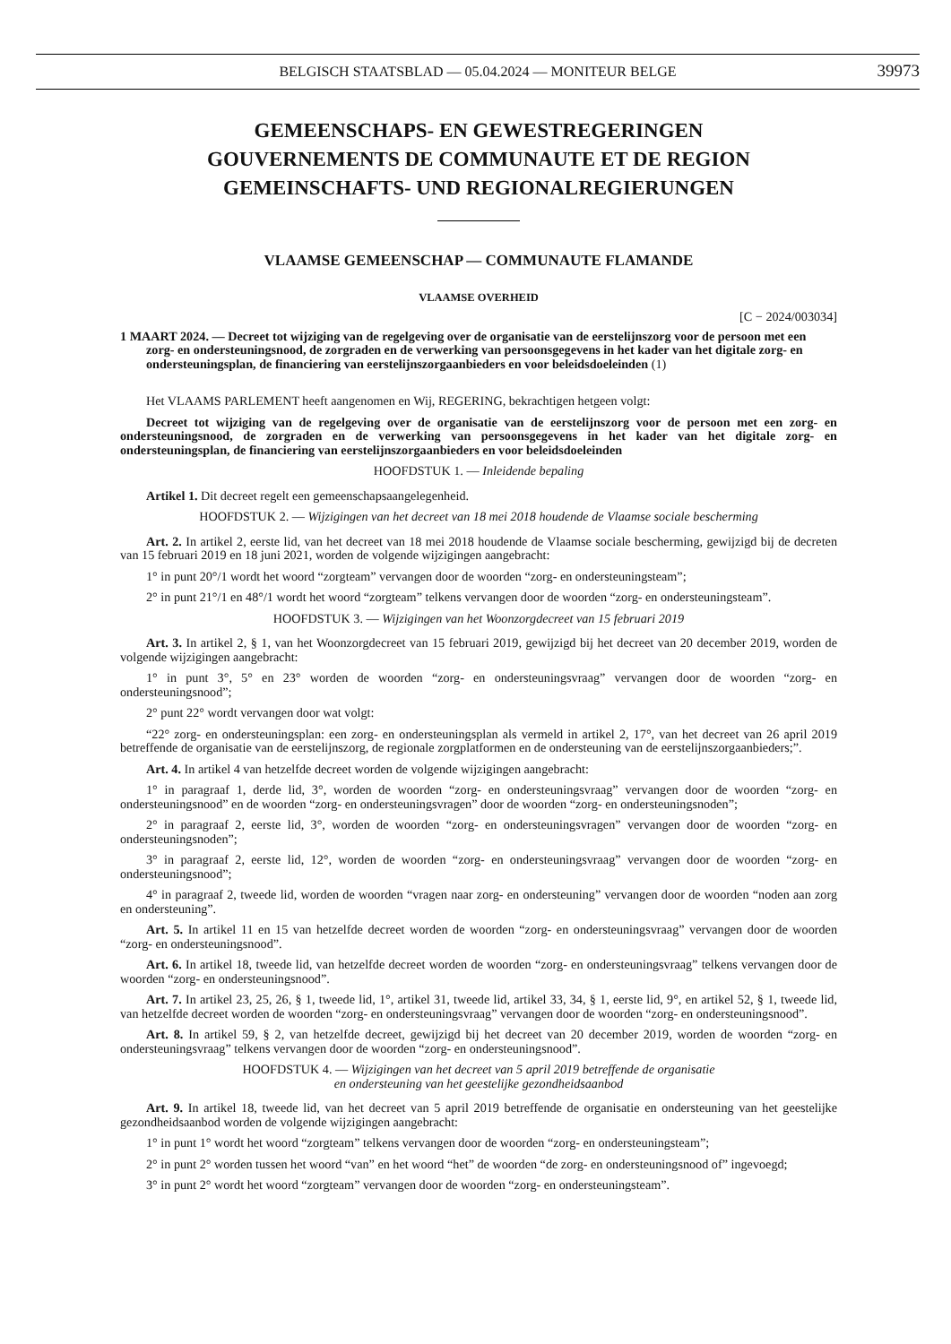BELGISCH STAATSBLAD — 05.04.2024 — MONITEUR BELGE
39973
GEMEENSCHAPS- EN GEWESTREGERINGEN
GOUVERNEMENTS DE COMMUNAUTE ET DE REGION
GEMEINSCHAFTS- UND REGIONALREGIERUNGEN
VLAAMSE GEMEENSCHAP — COMMUNAUTE FLAMANDE
VLAAMSE OVERHEID
[C − 2024/003034]
1 MAART 2024. — Decreet tot wijziging van de regelgeving over de organisatie van de eerstelijnszorg voor de persoon met een zorg- en ondersteuningsnood, de zorgraden en de verwerking van persoonsgegevens in het kader van het digitale zorg- en ondersteuningsplan, de financiering van eerstelijnszorgaanbieders en voor beleidsdoeleinden (1)
Het VLAAMS PARLEMENT heeft aangenomen en Wij, REGERING, bekrachtigen hetgeen volgt:
Decreet tot wijziging van de regelgeving over de organisatie van de eerstelijnszorg voor de persoon met een zorg- en ondersteuningsnood, de zorgraden en de verwerking van persoonsgegevens in het kader van het digitale zorg- en ondersteuningsplan, de financiering van eerstelijnszorgaanbieders en voor beleidsdoeleinden
HOOFDSTUK 1. — Inleidende bepaling
Artikel 1. Dit decreet regelt een gemeenschapsaangelegenheid.
HOOFDSTUK 2. — Wijzigingen van het decreet van 18 mei 2018 houdende de Vlaamse sociale bescherming
Art. 2. In artikel 2, eerste lid, van het decreet van 18 mei 2018 houdende de Vlaamse sociale bescherming, gewijzigd bij de decreten van 15 februari 2019 en 18 juni 2021, worden de volgende wijzigingen aangebracht:
1° in punt 20°/1 wordt het woord “zorgteam” vervangen door de woorden “zorg- en ondersteuningsteam”;
2° in punt 21°/1 en 48°/1 wordt het woord “zorgteam” telkens vervangen door de woorden “zorg- en ondersteuningsteam”.
HOOFDSTUK 3. — Wijzigingen van het Woonzorgdecreet van 15 februari 2019
Art. 3. In artikel 2, § 1, van het Woonzorgdecreet van 15 februari 2019, gewijzigd bij het decreet van 20 december 2019, worden de volgende wijzigingen aangebracht:
1° in punt 3°, 5° en 23° worden de woorden “zorg- en ondersteuningsvraag” vervangen door de woorden “zorg- en ondersteuningsnood”;
2° punt 22° wordt vervangen door wat volgt:
“22° zorg- en ondersteuningsplan: een zorg- en ondersteuningsplan als vermeld in artikel 2, 17°, van het decreet van 26 april 2019 betreffende de organisatie van de eerstelijnszorg, de regionale zorgplatformen en de ondersteuning van de eerstelijnszorgaanbieders;”.
Art. 4. In artikel 4 van hetzelfde decreet worden de volgende wijzigingen aangebracht:
1° in paragraaf 1, derde lid, 3°, worden de woorden “zorg- en ondersteuningsvraag” vervangen door de woorden “zorg- en ondersteuningsnood” en de woorden “zorg- en ondersteuningsvragen” door de woorden “zorg- en ondersteuningsnoden”;
2° in paragraaf 2, eerste lid, 3°, worden de woorden “zorg- en ondersteuningsvragen” vervangen door de woorden “zorg- en ondersteuningsnoden”;
3° in paragraaf 2, eerste lid, 12°, worden de woorden “zorg- en ondersteuningsvraag” vervangen door de woorden “zorg- en ondersteuningsnood”;
4° in paragraaf 2, tweede lid, worden de woorden “vragen naar zorg- en ondersteuning” vervangen door de woorden “noden aan zorg en ondersteuning”.
Art. 5. In artikel 11 en 15 van hetzelfde decreet worden de woorden “zorg- en ondersteuningsvraag” vervangen door de woorden “zorg- en ondersteuningsnood”.
Art. 6. In artikel 18, tweede lid, van hetzelfde decreet worden de woorden “zorg- en ondersteuningsvraag” telkens vervangen door de woorden “zorg- en ondersteuningsnood”.
Art. 7. In artikel 23, 25, 26, § 1, tweede lid, 1°, artikel 31, tweede lid, artikel 33, 34, § 1, eerste lid, 9°, en artikel 52, § 1, tweede lid, van hetzelfde decreet worden de woorden “zorg- en ondersteuningsvraag” vervangen door de woorden “zorg- en ondersteuningsnood”.
Art. 8. In artikel 59, § 2, van hetzelfde decreet, gewijzigd bij het decreet van 20 december 2019, worden de woorden “zorg- en ondersteuningsvraag” telkens vervangen door de woorden “zorg- en ondersteuningsnood”.
HOOFDSTUK 4. — Wijzigingen van het decreet van 5 april 2019 betreffende de organisatie
en ondersteuning van het geestelijke gezondheidsaanbod
Art. 9. In artikel 18, tweede lid, van het decreet van 5 april 2019 betreffende de organisatie en ondersteuning van het geestelijke gezondheidsaanbod worden de volgende wijzigingen aangebracht:
1° in punt 1° wordt het woord “zorgteam” telkens vervangen door de woorden “zorg- en ondersteuningsteam”;
2° in punt 2° worden tussen het woord “van” en het woord “het” de woorden “de zorg- en ondersteuningsnood of” ingevoegd;
3° in punt 2° wordt het woord “zorgteam” vervangen door de woorden “zorg- en ondersteuningsteam”.